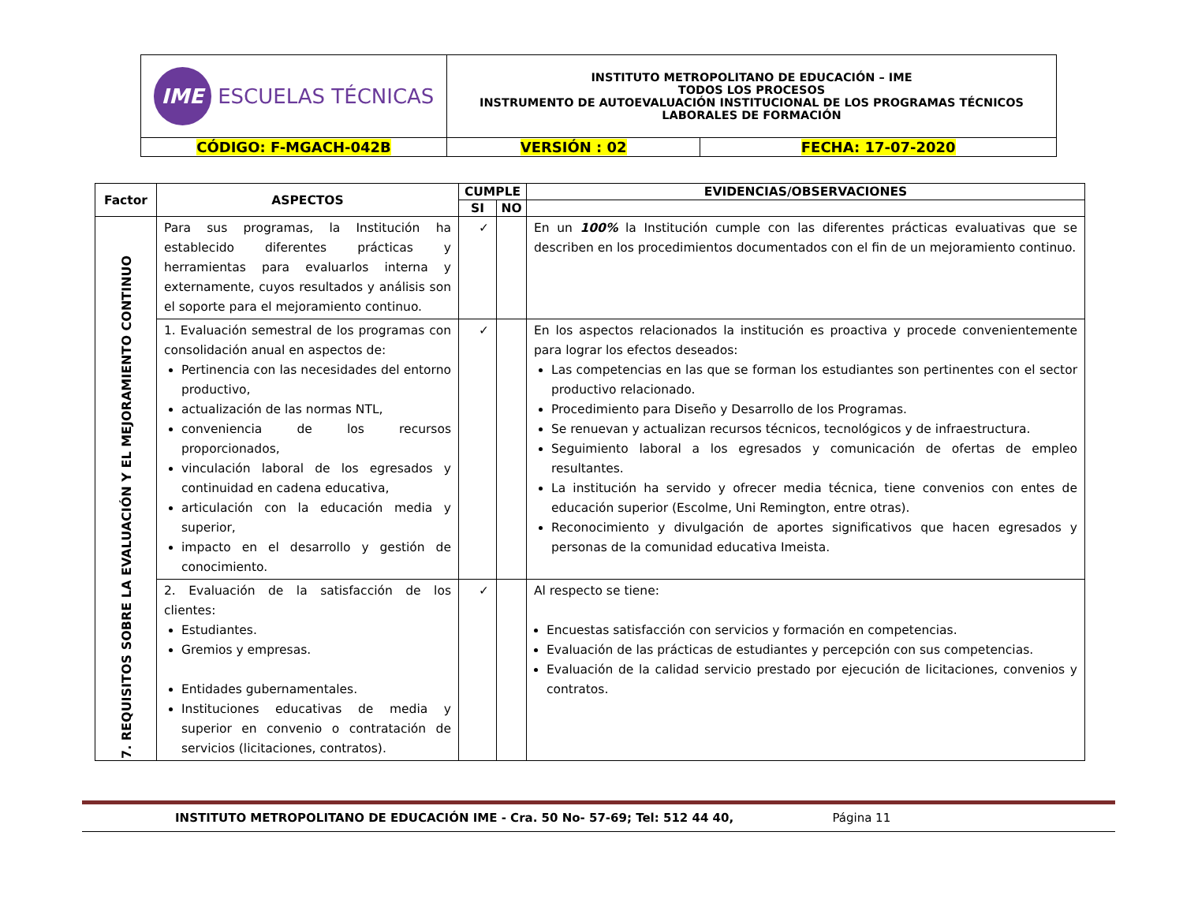| IME ESCUELAS TÉCNICAS | INSTITUTO METROPOLITANO DE EDUCACIÓN – IME TODOS LOS PROCESOS INSTRUMENTO DE AUTOEVALUACIÓN INSTITUCIONAL DE LOS PROGRAMAS TÉCNICOS LABORALES DE FORMACIÓN | |
| CÓDIGO: F-MGACH-042B | VERSIÓN : 02 | FECHA: 17-07-2020 |
| Factor | ASPECTOS | CUMPLE | | EVIDENCIAS/OBSERVACIONES |
| --- | --- | --- | --- | --- |
| | | SI | NO | |
| 7. REQUISITOS SOBRE LA EVALUACIÓN Y EL MEJORAMIENTO CONTINUO | Para sus programas, la Institución ha establecido diferentes prácticas y herramientas para evaluarlos interna y externamente, cuyos resultados y análisis son el soporte para el mejoramiento continuo. | ✓ | | En un 100% la Institución cumple con las diferentes prácticas evaluativas que se describen en los procedimientos documentados con el fin de un mejoramiento continuo. |
| | 1. Evaluación semestral de los programas con consolidación anual en aspectos de: Pertinencia con las necesidades del entorno productivo, actualización de las normas NTL, conveniencia de los recursos proporcionados, vinculación laboral de los egresados y continuidad en cadena educativa, articulación con la educación media y superior, impacto en el desarrollo y gestión de conocimiento. | ✓ | | En los aspectos relacionados la institución es proactiva y procede convenientemente para lograr los efectos deseados: Las competencias en las que se forman los estudiantes son pertinentes con el sector productivo relacionado. Procedimiento para Diseño y Desarrollo de los Programas. Se renuevan y actualizan recursos técnicos, tecnológicos y de infraestructura. Seguimiento laboral a los egresados y comunicación de ofertas de empleo resultantes. La institución ha servido y ofrecer media técnica, tiene convenios con entes de educación superior (Escolme, Uni Remington, entre otras). Reconocimiento y divulgación de aportes significativos que hacen egresados y personas de la comunidad educativa Imeista. |
| | 2. Evaluación de la satisfacción de los clientes: Estudiantes. Gremios y empresas. Entidades gubernamentales. Instituciones educativas de media y superior en convenio o contratación de servicios (licitaciones, contratos). | ✓ | | Al respecto se tiene: Encuestas satisfacción con servicios y formación en competencias. Evaluación de las prácticas de estudiantes y percepción con sus competencias. Evaluación de la calidad servicio prestado por ejecución de licitaciones, convenios y contratos. |
INSTITUTO METROPOLITANO DE EDUCACIÓN IME - Cra. 50 No- 57-69; Tel: 512 44 40, Página 11